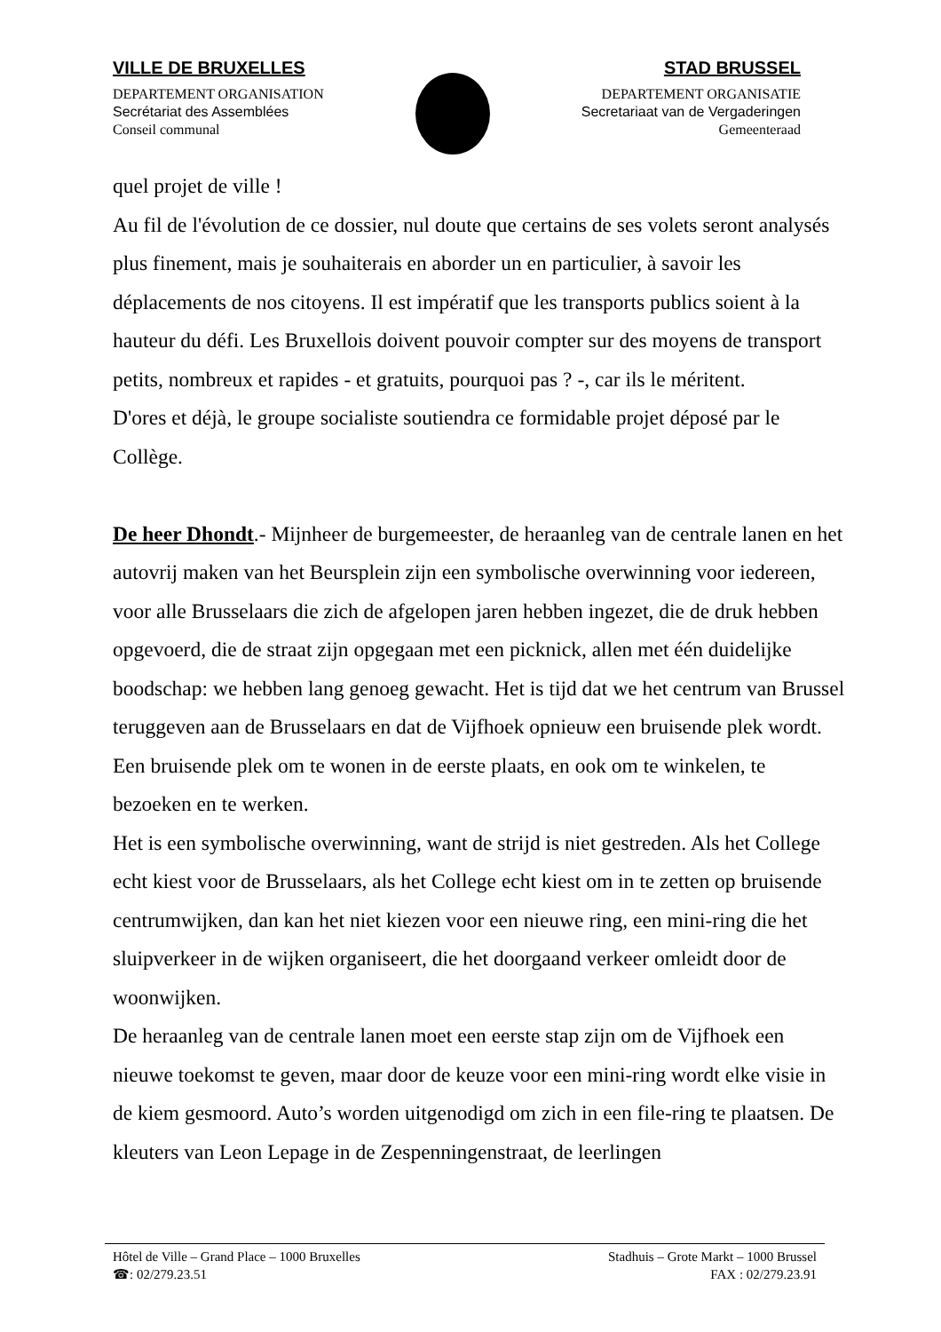VILLE DE BRUXELLES
DEPARTEMENT ORGANISATION
Secrétariat des Assemblées
Conseil communal
STAD BRUSSEL
DEPARTEMENT ORGANISATIE
Secretariaat van de Vergaderingen
Gemeenteraad
quel projet de ville !
Au fil de l'évolution de ce dossier, nul doute que certains de ses volets seront analysés plus finement, mais je souhaiterais en aborder un en particulier, à savoir les déplacements de nos citoyens. Il est impératif que les transports publics soient à la hauteur du défi. Les Bruxellois doivent pouvoir compter sur des moyens de transport petits, nombreux et rapides - et gratuits, pourquoi pas ? -, car ils le méritent.
D'ores et déjà, le groupe socialiste soutiendra ce formidable projet déposé par le Collège.
De heer Dhondt.- Mijnheer de burgemeester, de heraanleg van de centrale lanen en het autovrij maken van het Beursplein zijn een symbolische overwinning voor iedereen, voor alle Brusselaars die zich de afgelopen jaren hebben ingezet, die de druk hebben opgevoerd, die de straat zijn opgegaan met een picknick, allen met één duidelijke boodschap: we hebben lang genoeg gewacht. Het is tijd dat we het centrum van Brussel teruggeven aan de Brusselaars en dat de Vijfhoek opnieuw een bruisende plek wordt. Een bruisende plek om te wonen in de eerste plaats, en ook om te winkelen, te bezoeken en te werken.
Het is een symbolische overwinning, want de strijd is niet gestreden. Als het College echt kiest voor de Brusselaars, als het College echt kiest om in te zetten op bruisende centrumwijken, dan kan het niet kiezen voor een nieuwe ring, een mini-ring die het sluipverkeer in de wijken organiseert, die het doorgaand verkeer omleidt door de woonwijken.
De heraanleg van de centrale lanen moet een eerste stap zijn om de Vijfhoek een nieuwe toekomst te geven, maar door de keuze voor een mini-ring wordt elke visie in de kiem gesmoord. Auto’s worden uitgenodigd om zich in een file-ring te plaatsen. De kleuters van Leon Lepage in de Zespenningenstraat, de leerlingen
Hôtel de Ville – Grand Place – 1000 Bruxelles
☎: 02/279.23.51
Stadhuis – Grote Markt – 1000 Brussel
FAX : 02/279.23.91